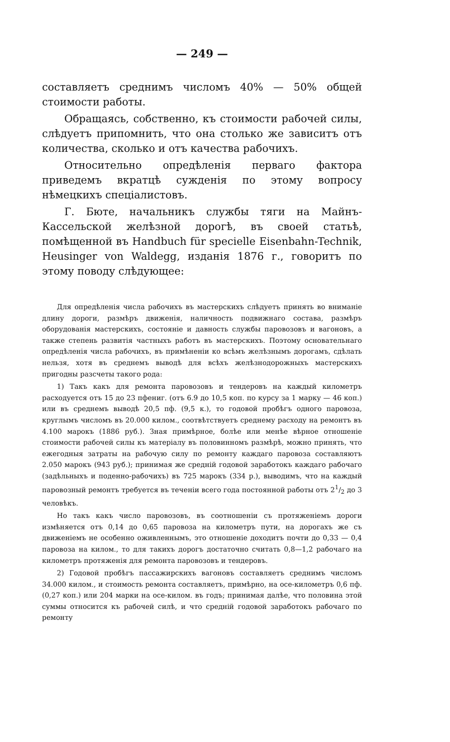— 249 —
составляетъ среднимъ числомъ 40% — 50% общей стоимости работы.
Обращаясь, собственно, къ стоимости рабочей силы, слѣдуетъ припомнить, что она столько же зависитъ отъ количества, сколько и отъ качества рабочихъ.
Относительно опредѣленія перваго фактора приведемъ вкратцѣ сужденія по этому вопросу нѣмецкихъ спеціалистовъ.
Г. Бюте, начальникъ службы тяги на Майнъ-Кассельской желѣзной дорогѣ, въ своей статьѣ, помѣщенной въ Handbuch für specielle Eisenbahn-Technik, Heusinger von Waldegg, изданія 1876 г., говоритъ по этому поводу слѣдующее:
Для опредѣленія числа рабочихъ въ мастерскихъ слѣдуетъ принять во вниманіе длину дороги, размѣръ движенія, наличность подвижнаго состава, размѣръ оборудованія мастерскихъ, состояніе и давность службы паровозовъ и вагоновъ, а также степень развитія частныхъ работъ въ мастерскихъ. Поэтому основательнаго опредѣленія числа рабочихъ, въ примѣненіи ко всѣмъ желѣзнымъ дорогамъ, сдѣлать нельзя, хотя въ среднемъ выводѣ для всѣхъ желѣзнодорожныхъ мастерскихъ пригодны разсчеты такого рода:
1) Такъ какъ для ремонта паровозовъ и тендеровъ на каждый километръ расходуется отъ 15 до 23 пфениг. (отъ 6.9 до 10,5 коп. по курсу за 1 марку — 46 коп.) или въ среднемъ выводѣ 20,5 пф. (9,5 к.), то годовой пробѣгъ одного паровоза, круглымъ числомъ въ 20.000 килом., соотвѣтствуетъ среднему расходу на ремонтъ въ 4.100 марокъ (1886 руб.). Зная примѣрное, болѣе или менѣе вѣрное отношеніе стоимости рабочей силы къ матеріалу въ половинномъ размѣрѣ, можно принять, что ежегодныя затраты на рабочую силу по ремонту каждаго паровоза составляютъ 2.050 марокъ (943 руб.); принимая же средній годовой заработокъ каждаго рабочаго (задѣльныхъ и поденно-рабочихъ) въ 725 марокъ (334 р.), выводимъ, что на каждый паровозный ремонтъ требуется въ теченіи всего года постоянной работы отъ 21/2 до 3 человѣкъ.
Но такъ какъ число паровозовъ, въ соотношеніи съ протяженіемъ дороги измѣняется отъ 0,14 до 0,65 паровоза на километръ пути, на дорогахъ же съ движеніемъ не особенно оживленнымъ, это отношеніе доходитъ почти до 0,33 — 0,4 паровоза на килом., то для такихъ дорогъ достаточно считать 0,8—1,2 рабочаго на километръ протяженія для ремонта паровозовъ и тендеровъ.
2) Годовой пробѣгъ пассажирскихъ вагоновъ составляетъ среднимъ числомъ 34.000 килом., и стоимость ремонта составляетъ, примѣрно, на осе-километръ 0,6 пф. (0,27 коп.) или 204 марки на осе-килом. въ годъ; принимая далѣе, что половина этой суммы относится къ рабочей силѣ, и что средній годовой заработокъ рабочаго по ремонту